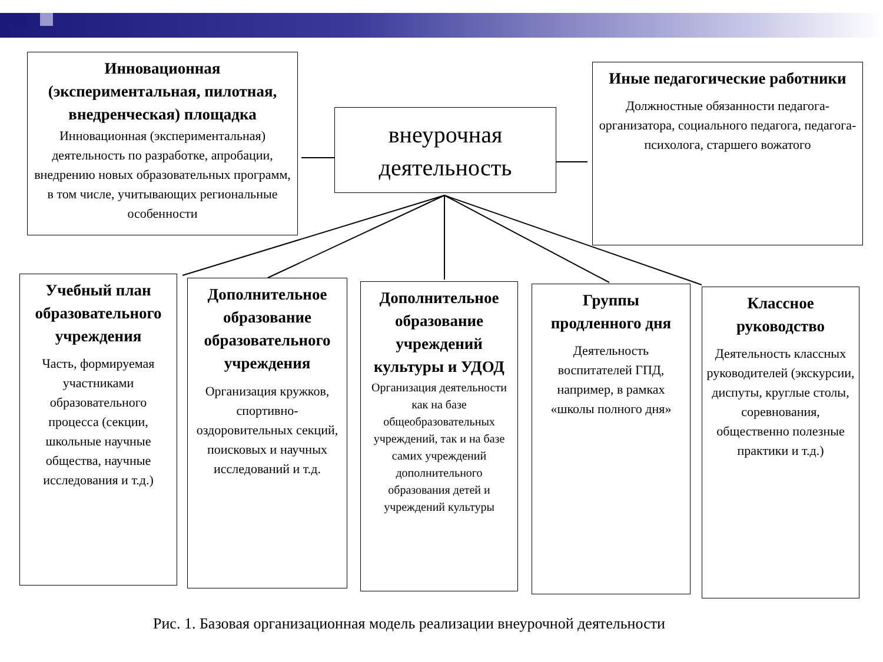Инновационная (экспериментальная, пилотная, внедренческая) площадка
Инновационная (экспериментальная) деятельность по разработке, апробации, внедрению новых образовательных программ, в том числе, учитывающих региональные особенности
внеурочная деятельность
Иные педагогические работники
Должностные обязанности педагога-организатора, социального педагога, педагога-психолога, старшего вожатого
Учебный план образовательного учреждения
Часть, формируемая участниками образовательного процесса (секции, школьные научные общества, научные исследования и т.д.)
Дополнительное образование образовательного учреждения
Организация кружков, спортивно-оздоровительных секций, поисковых и научных исследований и т.д.
Дополнительное образование учреждений культуры и УДОД
Организация деятельности как на базе общеобразовательных учреждений, так и на базе самих учреждений дополнительного образования детей и учреждений культуры
Группы продленного дня
Деятельность воспитателей ГПД, например, в рамках «школы полного дня»
Классное руководство
Деятельность классных руководителей (экскурсии, диспуты, круглые столы, соревнования, общественно полезные практики и т.д.)
Рис. 1. Базовая организационная модель реализации внеурочной деятельности